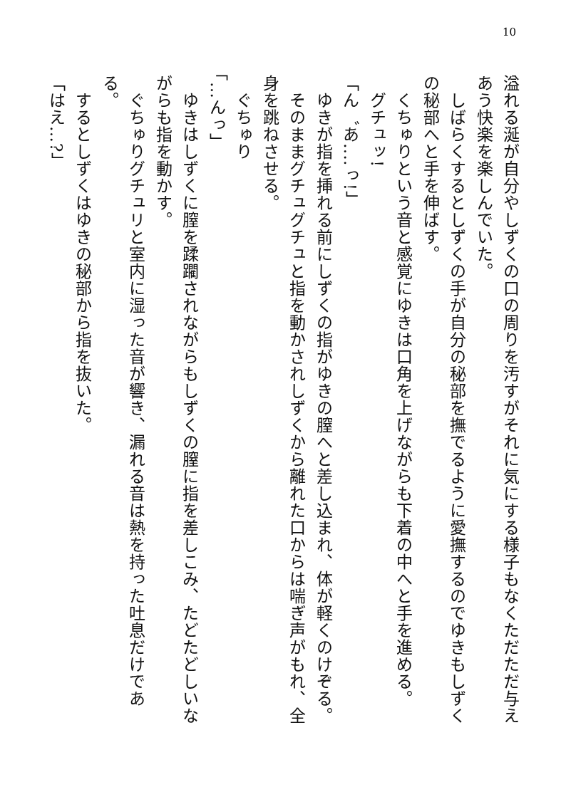10
溢れる涎が自分やしずくの口の周りを汚すがそれに気にする様子もなくただただ与えあう快楽を楽しんでいた。
　しばらくするとしずくの手が自分の秘部を撫でるように愛撫するのでゆきもしずくの秘部へと手を伸ばす。
　くちゅりという音と感覚にゆきは口角を上げながらも下着の中へと手を進める。
　グチュッ!
「ん゛あ‥‥っ!」
　ゆきが指を挿れる前にしずくの指がゆきの膣へと差し込まれ、体が軽くのけぞる。
　そのままグチュグチュと指を動かされしずくから離れた口からは喘ぎ声がもれ、全身を跳ねさせる。
　ぐちゅり
「…んっ」
　ゆきはしずくに膣を蹂躙されながらもしずくの膣に指を差しこみ、たどたどしいながらも指を動かす。
　ぐちゅりグチュリと室内に湿った音が響き、漏れる音は熱を持った吐息だけである。
　するとしずくはゆきの秘部から指を抜いた。
「はえ…?」